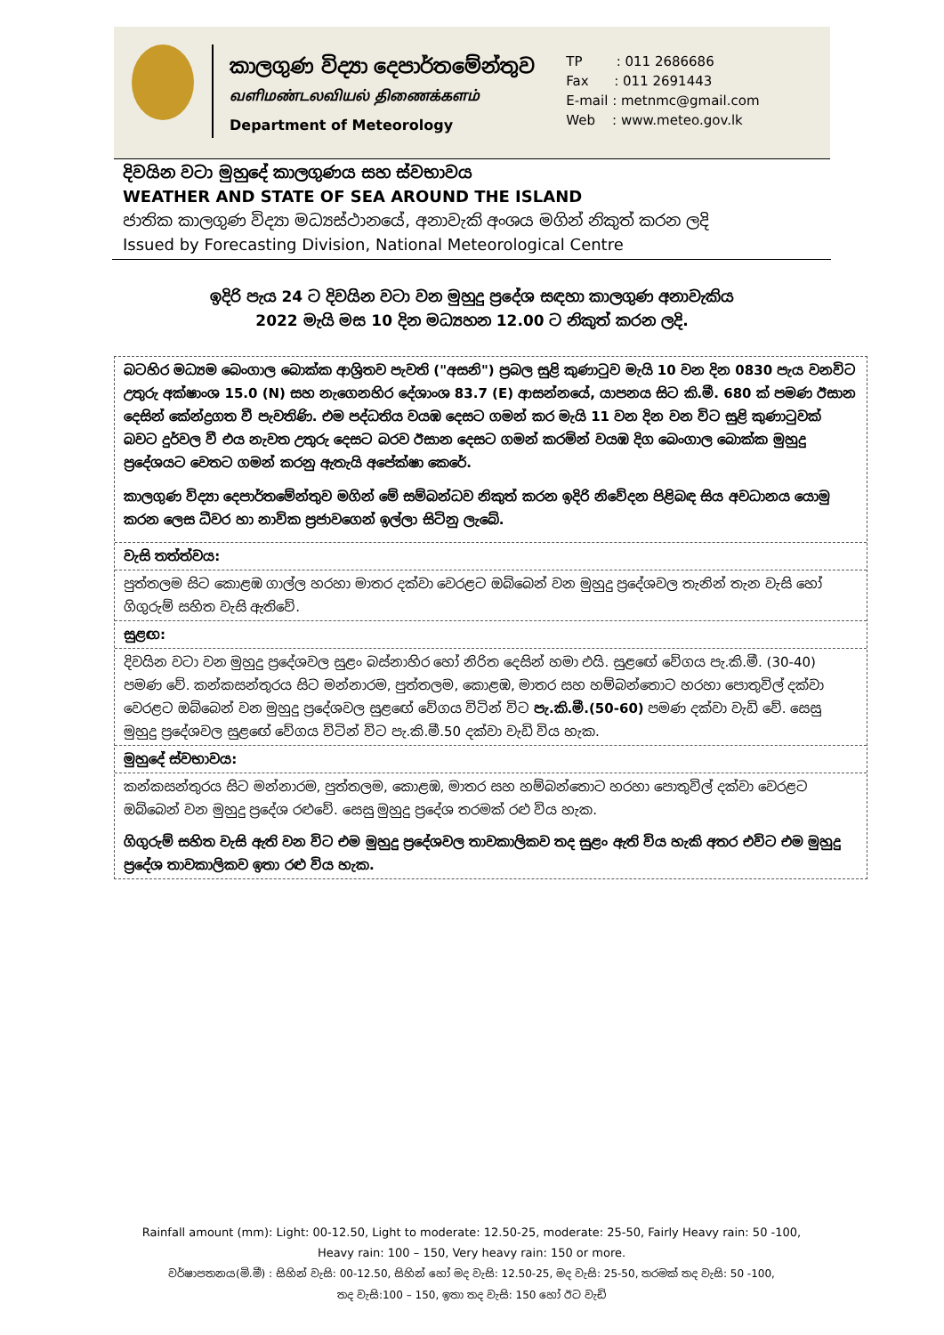කාලගුණ විද්‍යා දෙපාර්තමේන්තුව
வளிமண்டலவியல் திணைக்களம்
Department of Meteorology
TP : 011 2686686
Fax : 011 2691443
E-mail : metnmc@gmail.com
Web : www.meteo.gov.lk
දිවයින වටා මුහුදේ කාලගුණය සහ ස්වභාවය
WEATHER AND STATE OF SEA AROUND THE ISLAND
ජාතික කාලගුණ විද්‍යා මධ්‍යස්ථානයේ, අනාවැකි අංශය මගින් නිකුත් කරන ලදි
Issued by Forecasting Division, National Meteorological Centre
ඉදිරි පැය 24 ට දිවයින වටා වන මුහුදු ප්‍රදේශ සඳහා කාලගුණ අනාවැකිය
2022 මැයි මස 10 දින මධ්‍යහන 12.00 ට නිකුත් කරන ලදි.
බටහිර මධ්‍යම බෙංගාල බොක්ක ආශ්‍රිතව පැවති ("අසනි") ප්‍රබල සුළි කුණාටුව මැයි 10 වන දින 0830 පැය වනවිට උතුරු අක්ෂාංශ 15.0 (N) සහ නැගෙනහිර දේශාංශ 83.7 (E) ආසන්නයේ, යාපනය සිට කි.මී. 680 ක් පමණ ඊසාන දෙසින් කේන්ද්‍රගත වී පැවතිණි. එම පද්ධතිය වයඹ දෙසට ගමන් කර මැයි 11 වන දින වන විට සුළි කුණාටුවක් බවට දුර්වල වී එය නැවත උතුරු දෙසට බරව ඊසාන දෙසට ගමන් කරමින් වයඹ දිග බෙංගාල බොක්ක මුහුදු ප්‍රදේශයට වෙතට ගමන් කරනු ඇතැයි අපේක්ෂා කෙරේ.
කාලගුණ විද්‍යා දෙපාර්තමේන්තුව මගින් මේ සම්බන්ධව නිකුත් කරන ඉදිරි නිවේදන පිළිබඳ සිය අවධානය යොමු කරන ලෙස ධීවර හා නාවික ප්‍රජාවගෙන් ඉල්ලා සිටිනු ලැබේ.
වැසි තත්ත්වය:
පුත්තලම සිට කොළඹ ගාල්ල හරහා මාතර දක්වා වෙරළට ඔබ්බෙන් වන මුහුදු ප්‍රදේශවල තැනින් තැන වැසි හෝ ගිගුරුම් සහිත වැසි ඇතිවේ.
සුළඟ:
දිවයින වටා වන මුහුදු ප්‍රදේශවල සුළං බස්නාහිර හෝ නිරිත දෙසින් හමා එයි. සුළඟේ වේගය පැ.කි.මී. (30-40) පමණ වේ. කන්කසන්තුරය සිට මන්නාරම, පුත්තලම, කොළඹ, මාතර සහ හම්බන්තොට හරහා පොතුවිල් දක්වා වෙරළට ඔබ්බෙන් වන මුහුදු ප්‍රදේශවල සුළඟේ වේගය විටින් විට පැ.කි.මී.(50-60) පමණ දක්වා වැඩි වේ. සෙසු මුහුදු ප්‍රදේශවල සුළඟේ වේගය විටින් විට පැ.කි.මී.50 දක්වා වැඩි විය හැක.
මුහුදේ ස්වභාවය:
කන්කසන්තුරය සිට මන්නාරම, පුත්තලම, කොළඹ, මාතර සහ හම්බන්තොට හරහා පොතුවිල් දක්වා වෙරළට ඔබ්බෙන් වන මුහුදු ප්‍රදේශ රළුවේ. සෙසු මුහුදු ප්‍රදේශ තරමක් රළු විය හැක.
ගිගුරුම් සහිත වැසි ඇති වන විට එම මුහුදු ප්‍රදේශවල තාවකාලිකව තද සුළං ඇති විය හැකි අතර එවිට එම මුහුදු ප්‍රදේශ තාවකාලිකව ඉතා රළු විය හැක.
Rainfall amount (mm): Light: 00-12.50, Light to moderate: 12.50-25, moderate: 25-50, Fairly Heavy rain: 50 -100,
Heavy rain: 100 – 150, Very heavy rain: 150 or more.
වර්ෂාපතනය(මි.මී) : සිහින් වැසි: 00-12.50, සිහින් හෝ මද වැසි: 12.50-25, මද වැසි: 25-50, තරමක් තද වැසි: 50 -100,
තද වැසි:100 – 150, ඉතා තද වැසි: 150 හෝ ඊට වැඩි